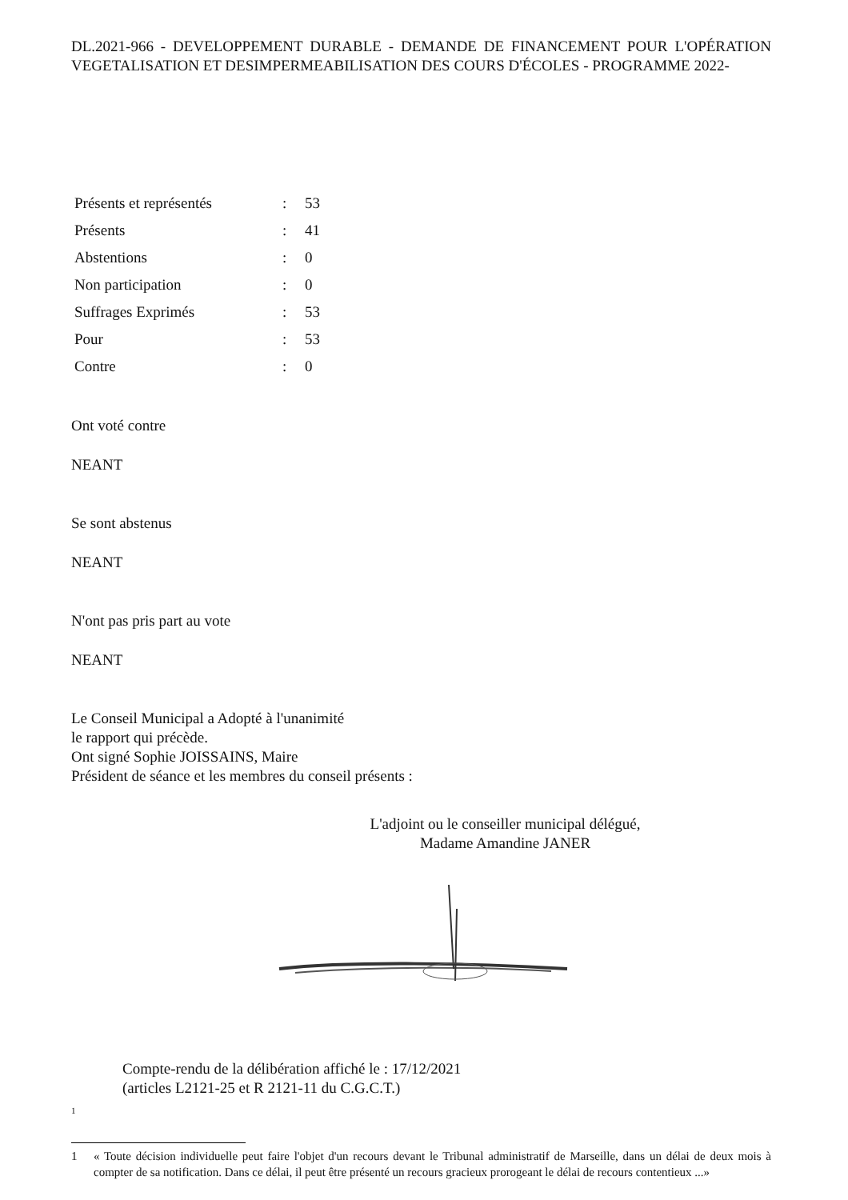DL.2021-966 - DEVELOPPEMENT DURABLE - DEMANDE DE FINANCEMENT POUR L'OPÉRATION VEGETALISATION ET DESIMPERMEABILISATION DES COURS D'ÉCOLES - PROGRAMME 2022-
| Présents et représentés | : | 53 |
| Présents | : | 41 |
| Abstentions | : | 0 |
| Non participation | : | 0 |
| Suffrages Exprimés | : | 53 |
| Pour | : | 53 |
| Contre | : | 0 |
Ont voté contre
NEANT
Se sont abstenus
NEANT
N'ont pas pris part au vote
NEANT
Le Conseil Municipal a Adopté à l'unanimité
le rapport qui précède.
Ont signé Sophie JOISSAINS, Maire
Président de séance et les membres du conseil présents :
L'adjoint ou le conseiller municipal délégué,
Madame Amandine JANER
Compte-rendu de la délibération affiché le : 17/12/2021
(articles L2121-25 et R 2121-11 du C.G.C.T.)
1
1 « Toute décision individuelle peut faire l'objet d'un recours devant le Tribunal administratif de Marseille, dans un délai de deux mois à compter de sa notification. Dans ce délai, il peut être présenté un recours gracieux prorogeant le délai de recours contentieux ...»